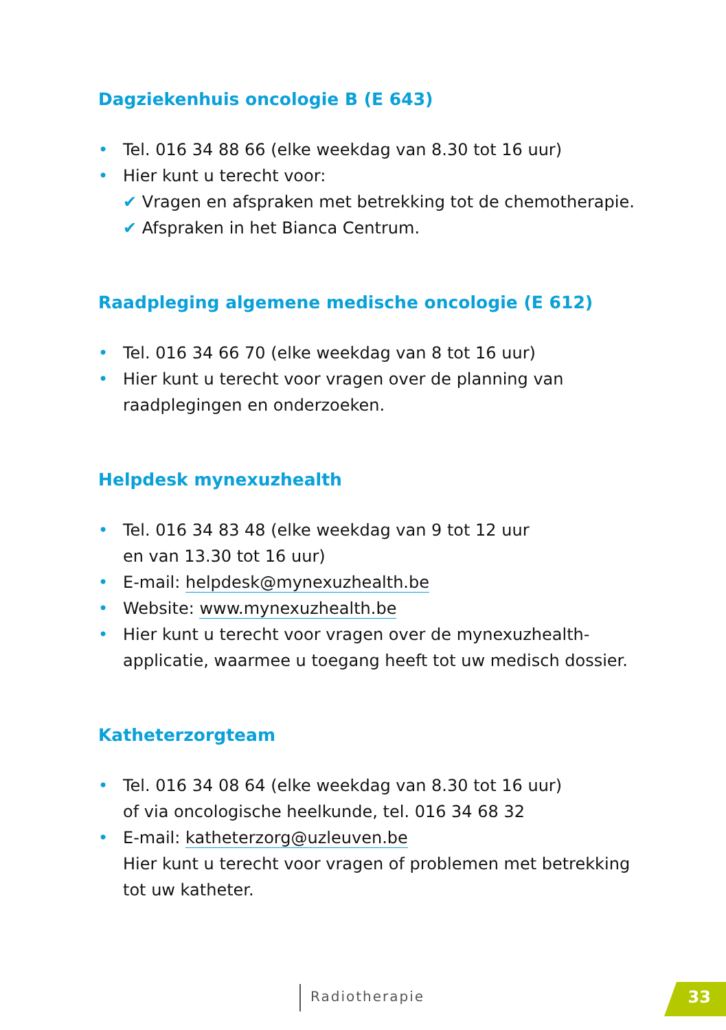Dagziekenhuis oncologie B (E 643)
• Tel. 016 34 88 66 (elke weekdag van 8.30 tot 16 uur)
• Hier kunt u terecht voor:
✔ Vragen en afspraken met betrekking tot de chemotherapie.
✔ Afspraken in het Bianca Centrum.
Raadpleging algemene medische oncologie (E 612)
• Tel. 016 34 66 70 (elke weekdag van 8 tot 16 uur)
• Hier kunt u terecht voor vragen over de planning van raadplegingen en onderzoeken.
Helpdesk mynexuzhealth
• Tel. 016 34 83 48 (elke weekdag van 9 tot 12 uur
en van 13.30 tot 16 uur)
• E-mail: helpdesk@mynexuzhealth.be
• Website: www.mynexuzhealth.be
• Hier kunt u terecht voor vragen over de mynexuzhealth-applicatie, waarmee u toegang heeft tot uw medisch dossier.
Katheterzorgteam
• Tel. 016 34 08 64 (elke weekdag van 8.30 tot 16 uur)
of via oncologische heelkunde, tel. 016 34 68 32
• E-mail: katheterzorg@uzleuven.be
Hier kunt u terecht voor vragen of problemen met betrekking tot uw katheter.
Radiotherapie 33